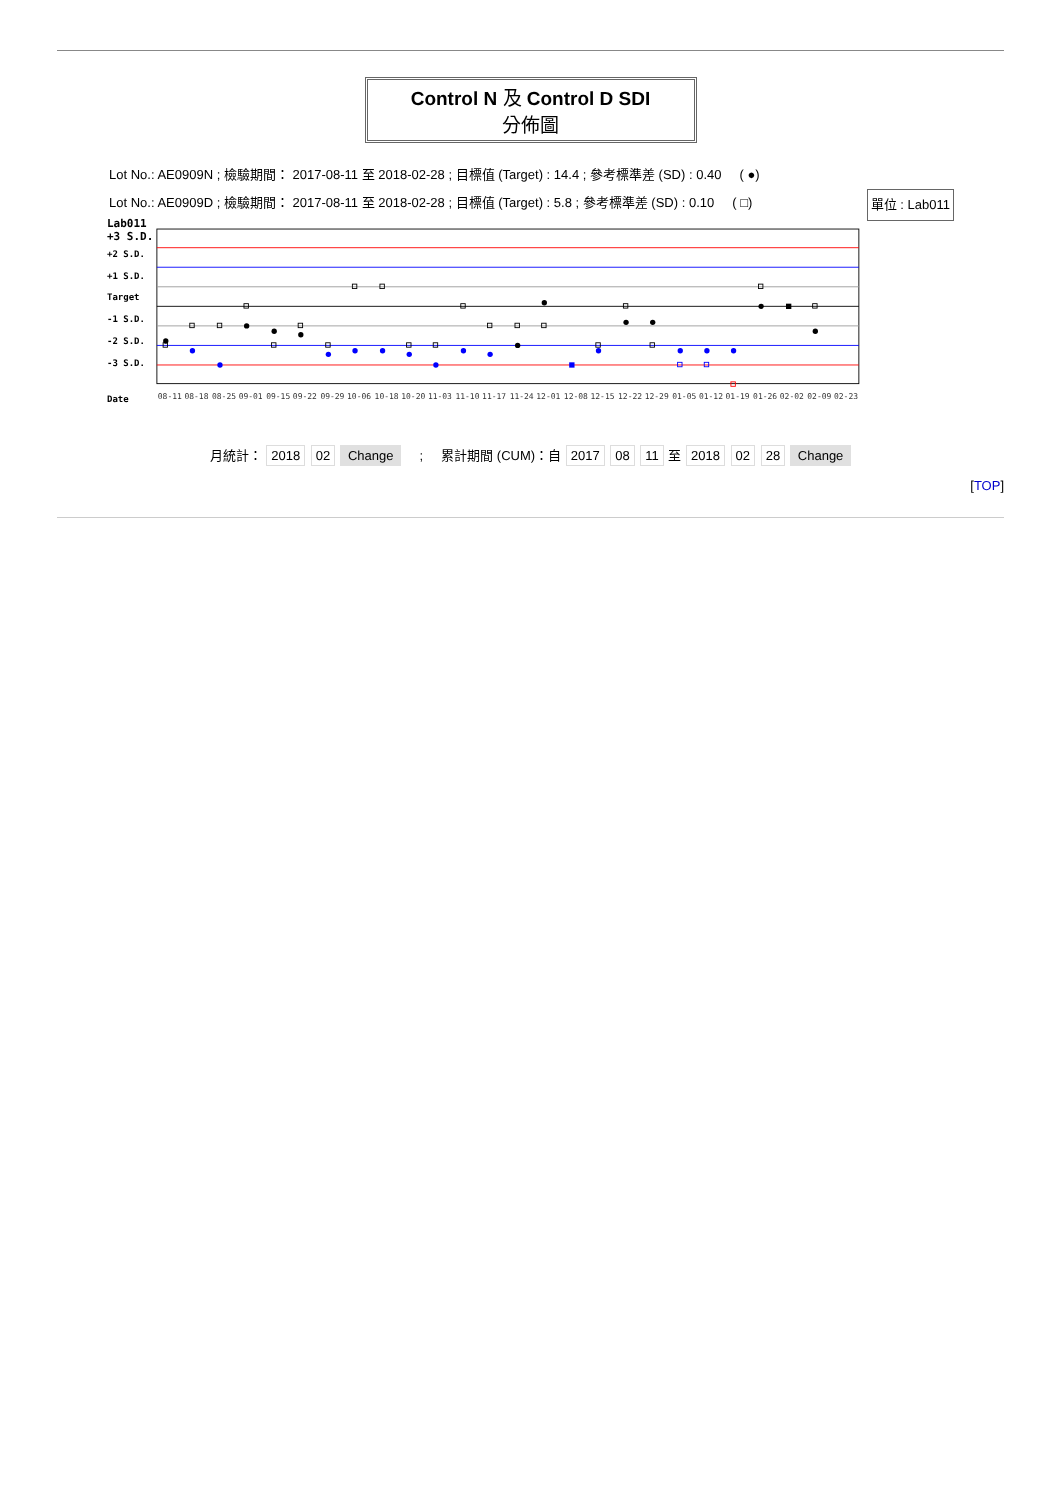Control N 及 Control D SDI
分佈圖
Lot No.: AE0909N ; 檢驗期間： 2017-08-11 至 2018-02-28 ; 目標值 (Target) : 14.4 ; 參考標準差 (SD) : 0.40 ( ●)
單位 : Lab011 Lot No.: AE0909D ; 檢驗期間： 2017-08-11 至 2018-02-28 ; 目標值 (Target) : 5.8 ; 參考標準差 (SD) : 0.10 ( □)
Lab011
+3 S.D.
+2 S.D.
+1 S.D.
Target
-1 S.D.
-2 S.D.
-3 S.D.
Date
08-11 08-18 08-25 09-01 09-15 09-22 09-29 10-06 10-18 10-20 11-03 11-10 11-17 11-24 12-01 12-08 12-15 12-22 12-29 01-05 01-12 01-19 01-26 02-02 02-09 02-23
月統計： 2018 02 Change ; 累計期間 (CUM)：自 2017 08 11 至 2018 02 28 Change
[TOP]